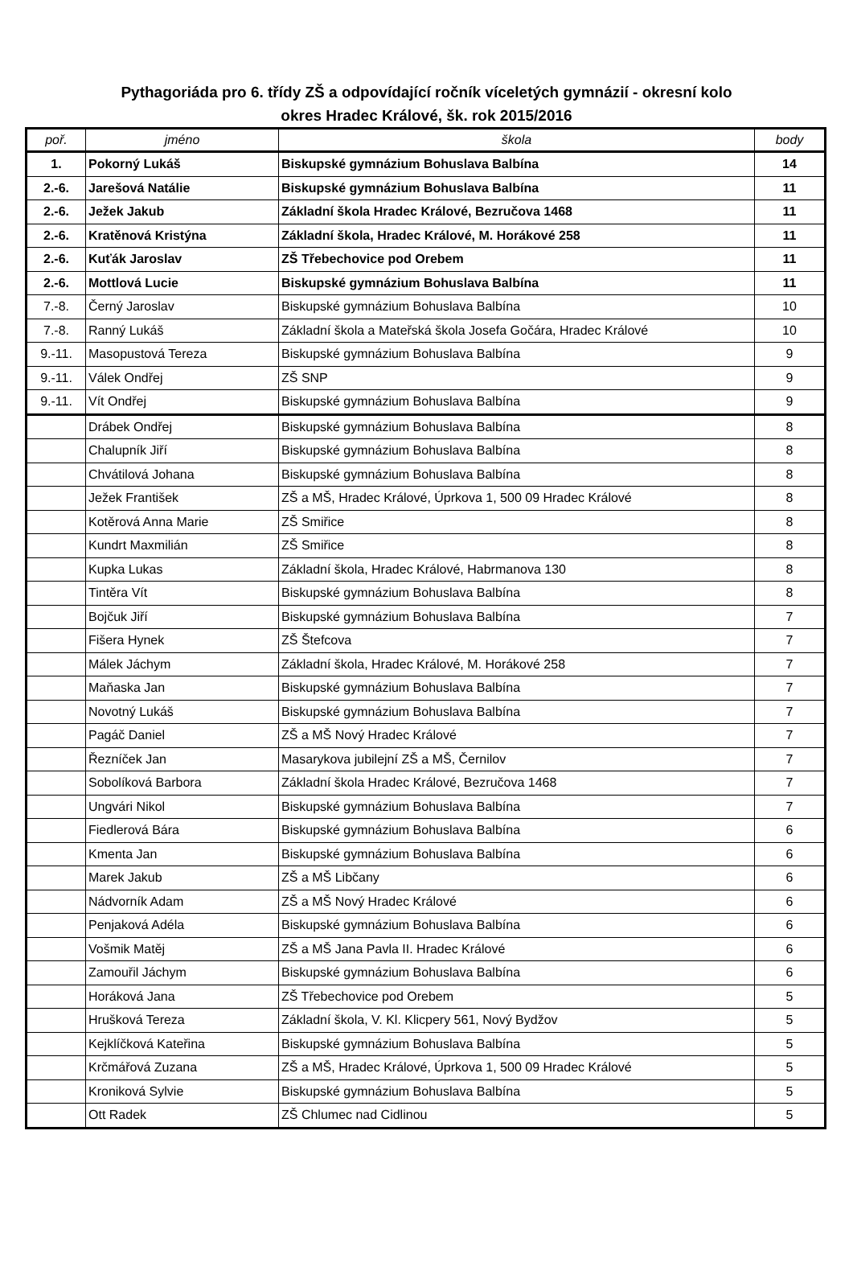Pythagoriáda pro 6. třídy ZŠ a odpovídající ročník víceletých gymnázií - okresní kolo
okres Hradec Králové, šk. rok 2015/2016
| poř. | jméno | škola | body |
| --- | --- | --- | --- |
| 1. | Pokorný Lukáš | Biskupské gymnázium Bohuslava Balbína | 14 |
| 2.-6. | Jarešová Natálie | Biskupské gymnázium Bohuslava Balbína | 11 |
| 2.-6. | Ježek Jakub | Základní škola Hradec Králové, Bezručova 1468 | 11 |
| 2.-6. | Kratěnová Kristýna | Základní škola, Hradec Králové, M. Horákové 258 | 11 |
| 2.-6. | Kuťák Jaroslav | ZŠ Třebechovice pod Orebem | 11 |
| 2.-6. | Mottlová Lucie | Biskupské gymnázium Bohuslava Balbína | 11 |
| 7.-8. | Černý Jaroslav | Biskupské gymnázium Bohuslava Balbína | 10 |
| 7.-8. | Ranný Lukáš | Základní škola a Mateřská škola Josefa Gočára, Hradec Králové | 10 |
| 9.-11. | Masopustová Tereza | Biskupské gymnázium Bohuslava Balbína | 9 |
| 9.-11. | Válek Ondřej | ZŠ SNP | 9 |
| 9.-11. | Vít Ondřej | Biskupské gymnázium Bohuslava Balbína | 9 |
| | Drábek Ondřej | Biskupské gymnázium Bohuslava Balbína | 8 |
| | Chalupník Jiří | Biskupské gymnázium Bohuslava Balbína | 8 |
| | Chvátilová Johana | Biskupské gymnázium Bohuslava Balbína | 8 |
| | Ježek František | ZŠ a MŠ, Hradec Králové, Úprkova 1, 500 09 Hradec Králové | 8 |
| | Kotěrová Anna Marie | ZŠ Smiřice | 8 |
| | Kundrt Maxmilián | ZŠ Smiřice | 8 |
| | Kupka Lukas | Základní škola, Hradec Králové, Habrmanova 130 | 8 |
| | Tintěra Vít | Biskupské gymnázium Bohuslava Balbína | 8 |
| | Bojčuk Jiří | Biskupské gymnázium Bohuslava Balbína | 7 |
| | Fišera Hynek | ZŠ Štefcova | 7 |
| | Málek Jáchym | Základní škola, Hradec Králové, M. Horákové 258 | 7 |
| | Maňaska Jan | Biskupské gymnázium Bohuslava Balbína | 7 |
| | Novotný Lukáš | Biskupské gymnázium Bohuslava Balbína | 7 |
| | Pagáč Daniel | ZŠ a MŠ Nový Hradec Králové | 7 |
| | Řezníček Jan | Masarykova jubilejní ZŠ a MŠ, Černilov | 7 |
| | Sobolíková Barbora | Základní škola Hradec Králové, Bezručova 1468 | 7 |
| | Ungvári Nikol | Biskupské gymnázium Bohuslava Balbína | 7 |
| | Fiedlerová Bára | Biskupské gymnázium Bohuslava Balbína | 6 |
| | Kmenta Jan | Biskupské gymnázium Bohuslava Balbína | 6 |
| | Marek Jakub | ZŠ a MŠ Libčany | 6 |
| | Nádvorník Adam | ZŠ a MŠ Nový Hradec Králové | 6 |
| | Penjaková Adéla | Biskupské gymnázium Bohuslava Balbína | 6 |
| | Vošmik Matěj | ZŠ a MŠ Jana Pavla II. Hradec Králové | 6 |
| | Zamouřil Jáchym | Biskupské gymnázium Bohuslava Balbína | 6 |
| | Horáková Jana | ZŠ Třebechovice pod Orebem | 5 |
| | Hrušková Tereza | Základní škola, V. Kl. Klicpery 561, Nový Bydžov | 5 |
| | Kejklíčková Kateřina | Biskupské gymnázium Bohuslava Balbína | 5 |
| | Krčmářová Zuzana | ZŠ a MŠ, Hradec Králové, Úprkova 1, 500 09 Hradec Králové | 5 |
| | Kroniková Sylvie | Biskupské gymnázium Bohuslava Balbína | 5 |
| | Ott Radek | ZŠ Chlumec nad Cidlinou | 5 |